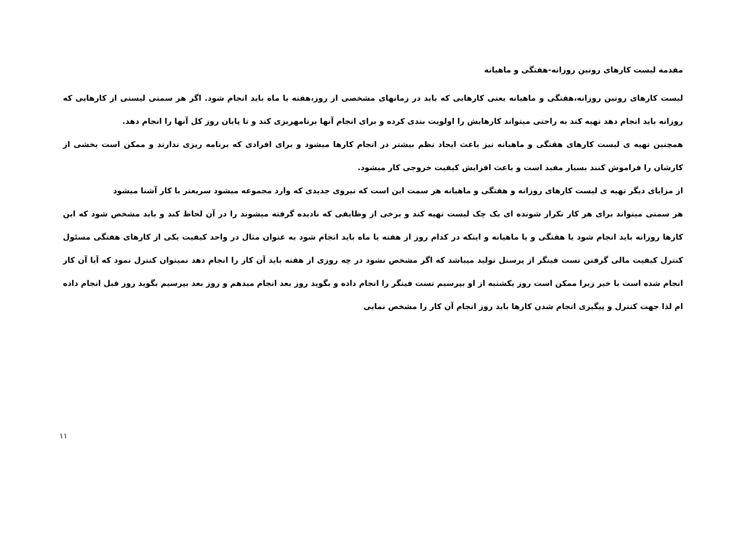مقدمه لیست کارهای روتین روزانه-هفتگی و ماهیانه
لیست کارهای روتین روزانه،هفتگی و ماهیانه یعنی کارهایی که باید در زمانهای مشخصی از روز،هفته یا ماه باید انجام شود. اگر هر سمتی لیستی از کارهایی که روزانه باید انجام دهد تهیه کند به راحتی میتواند کارهایش را اولویت بندی کرده و برای انجام آنها برنامهریزی کند و تا پایان روز کل آنها را انجام دهد.
همچنین تهیه ی لیست کارهای هفتگی و ماهیانه نیز باعث ایجاد نظم بیشتر در انجام کارها میشود و برای افرادی که برنامه ریزی ندارند و ممکن است بخشی از کارشان را فراموش کنند بسیار مفید است و باعث افزایش کیفیت خروجی کار میشود.
از مزایای دیگر تهیه ی لیست کارهای روزانه و هفتگی و ماهیانه هر سمت این است که نیروی جدیدی که وارد مجموعه میشود سریعتر با کار آشنا میشود
هر سمتی میتواند برای هر کار تکرار شونده ای یک چک لیست تهیه کند و برخی از وظایفی که نادیده گرفته میشوند را در آن لحاظ کند و باید مشخص شود که این کارها روزانه باید انجام شود یا هفتگی و یا ماهیانه و اینکه در کدام روز از هفته یا ماه باید انجام شود به عنوان مثال در واحد کیفیت یکی از کارهای هفتگی مسئول کنترل کیفیت مالی گرفتن تست فینگر از پرسنل تولید میباشد که اگر مشخص نشود در چه روزی از هفته باید آن کار را انجام دهد نمیتوان کنترل نمود که آیا آن کار انجام شده است یا خیر زیرا ممکن است روز یکشنبه از او بپرسیم تست فینگر را انجام داده و بگوید روز بعد انجام میدهم و روز بعد بپرسیم بگوید روز قبل انجام داده ام لذا جهت کنترل و پیگیری انجام شدن کارها باید روز انجام آن کار را مشخص نمایی
۱۱